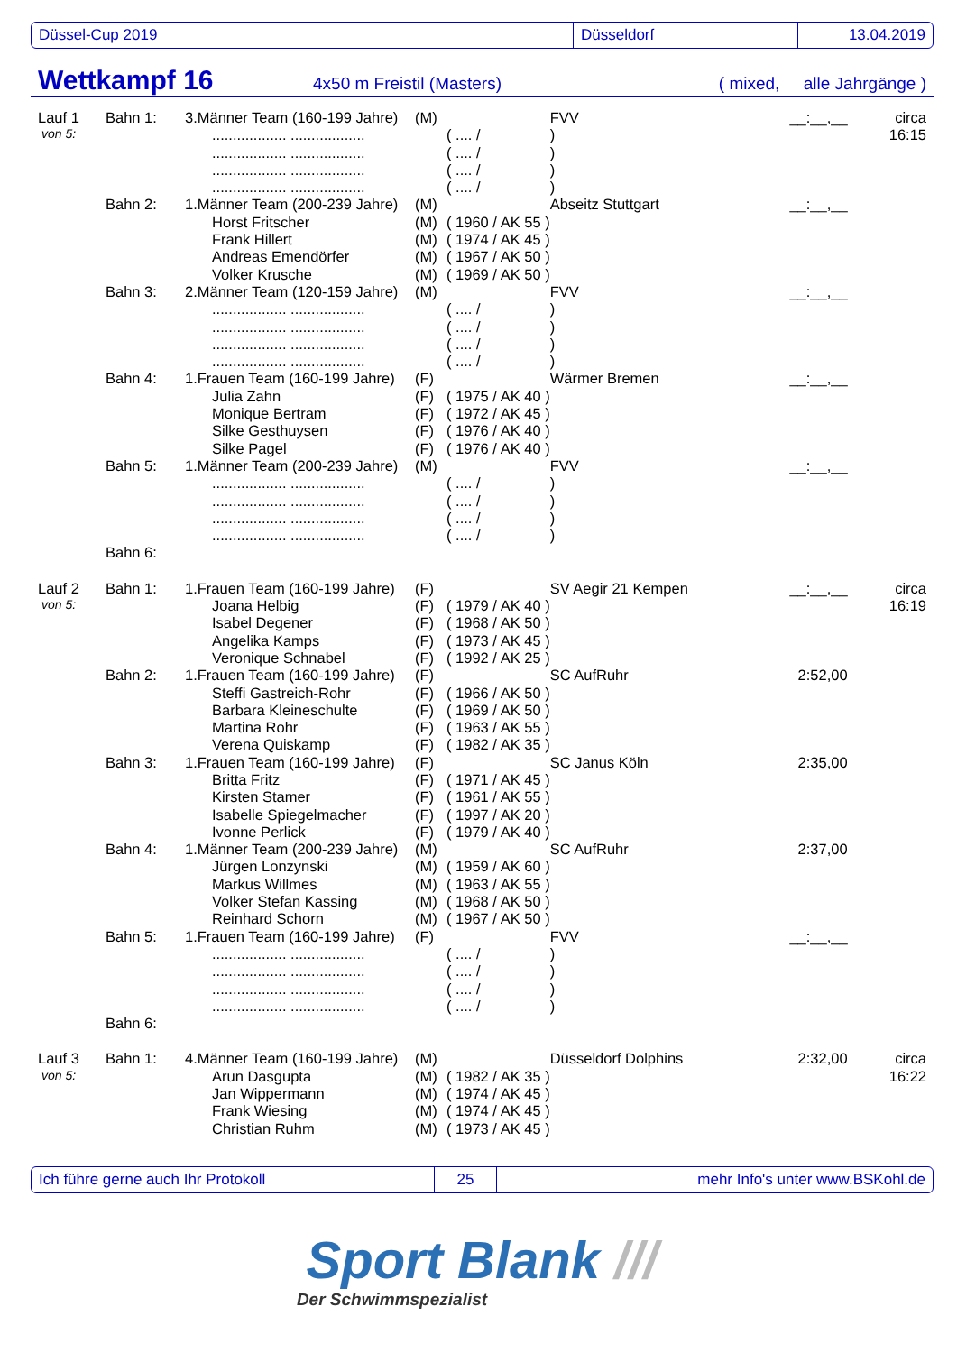Düssel-Cup 2019 Düsseldorf 13.04.2019
Wettkampf 16 4x50 m Freistil (Masters) ( mixed, alle Jahrgänge )
| Lauf 1 | Bahn 1: | 3.Männer Team (160-199 Jahre) | (M) | | FVV | __:__,__ | circa |
| von 5: | | .................. .................. | | ( .... / | ) | | 16:15 |
| | | .................. .................. | | ( .... / | ) | | |
| | | .................. .................. | | ( .... / | ) | | |
| | | .................. .................. | | ( .... / | ) | | |
| | Bahn 2: | 1.Männer Team (200-239 Jahre) | (M) | | Abseitz Stuttgart | __:__,__ | |
| | | Horst Fritscher | (M) | ( 1960 / AK 55 ) | | | |
| | | Frank Hillert | (M) | ( 1974 / AK 45 ) | | | |
| | | Andreas Emendörfer | (M) | ( 1967 / AK 50 ) | | | |
| | | Volker Krusche | (M) | ( 1969 / AK 50 ) | | | |
| | Bahn 3: | 2.Männer Team (120-159 Jahre) | (M) | | FVV | __:__,__ | |
| | | .................. .................. | | ( .... / | ) | | |
| | | .................. .................. | | ( .... / | ) | | |
| | | .................. .................. | | ( .... / | ) | | |
| | | .................. .................. | | ( .... / | ) | | |
| | Bahn 4: | 1.Frauen Team (160-199 Jahre) | (F) | | Wärmer Bremen | __:__,__ | |
| | | Julia Zahn | (F) | ( 1975 / AK 40 ) | | | |
| | | Monique Bertram | (F) | ( 1972 / AK 45 ) | | | |
| | | Silke Gesthuysen | (F) | ( 1976 / AK 40 ) | | | |
| | | Silke Pagel | (F) | ( 1976 / AK 40 ) | | | |
| | Bahn 5: | 1.Männer Team (200-239 Jahre) | (M) | | FVV | __:__,__ | |
| | | .................. .................. | | ( .... / | ) | | |
| | | .................. .................. | | ( .... / | ) | | |
| | | .................. .................. | | ( .... / | ) | | |
| | | .................. .................. | | ( .... / | ) | | |
| | Bahn 6: | | | | | | |
| Lauf 2 | Bahn 1: | 1.Frauen Team (160-199 Jahre) | (F) | | SV Aegir 21 Kempen | __:__,__ | circa |
| von 5: | | Joana Helbig | (F) | ( 1979 / AK 40 ) | | | 16:19 |
| | | Isabel Degener | (F) | ( 1968 / AK 50 ) | | | |
| | | Angelika Kamps | (F) | ( 1973 / AK 45 ) | | | |
| | | Veronique Schnabel | (F) | ( 1992 / AK 25 ) | | | |
| | Bahn 2: | 1.Frauen Team (160-199 Jahre) | (F) | | SC AufRuhr | 2:52,00 | |
| | | Steffi Gastreich-Rohr | (F) | ( 1966 / AK 50 ) | | | |
| | | Barbara Kleineschulte | (F) | ( 1969 / AK 50 ) | | | |
| | | Martina Rohr | (F) | ( 1963 / AK 55 ) | | | |
| | | Verena Quiskamp | (F) | ( 1982 / AK 35 ) | | | |
| | Bahn 3: | 1.Frauen Team (160-199 Jahre) | (F) | | SC Janus Köln | 2:35,00 | |
| | | Britta Fritz | (F) | ( 1971 / AK 45 ) | | | |
| | | Kirsten Stamer | (F) | ( 1961 / AK 55 ) | | | |
| | | Isabelle Spiegelmacher | (F) | ( 1997 / AK 20 ) | | | |
| | | Ivonne Perlick | (F) | ( 1979 / AK 40 ) | | | |
| | Bahn 4: | 1.Männer Team (200-239 Jahre) | (M) | | SC AufRuhr | 2:37,00 | |
| | | Jürgen Lonzynski | (M) | ( 1959 / AK 60 ) | | | |
| | | Markus Willmes | (M) | ( 1963 / AK 55 ) | | | |
| | | Volker Stefan Kassing | (M) | ( 1968 / AK 50 ) | | | |
| | | Reinhard Schorn | (M) | ( 1967 / AK 50 ) | | | |
| | Bahn 5: | 1.Frauen Team (160-199 Jahre) | (F) | | FVV | __:__,__ | |
| | | .................. .................. | | ( .... / | ) | | |
| | | .................. .................. | | ( .... / | ) | | |
| | | .................. .................. | | ( .... / | ) | | |
| | | .................. .................. | | ( .... / | ) | | |
| | Bahn 6: | | | | | | |
| Lauf 3 | Bahn 1: | 4.Männer Team (160-199 Jahre) | (M) | | Düsseldorf Dolphins | 2:32,00 | circa |
| von 5: | | Arun Dasgupta | (M) | ( 1982 / AK 35 ) | | | 16:22 |
| | | Jan Wippermann | (M) | ( 1974 / AK 45 ) | | | |
| | | Frank Wiesing | (M) | ( 1974 / AK 45 ) | | | |
| | | Christian Ruhm | (M) | ( 1973 / AK 45 ) | | | |
Ich führe gerne auch Ihr Protokoll 25
mehr Info's unter www.BSKohl.de
Sport Blank ///
Der Schwimmspezialist